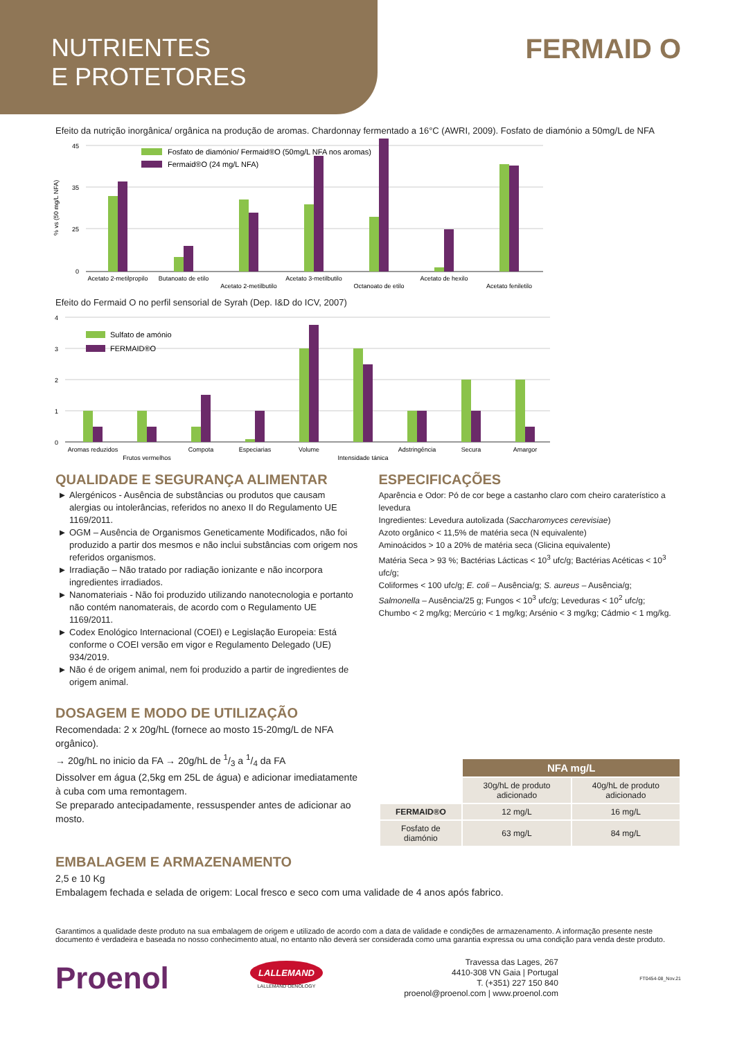NUTRIENTES
E PROTETORES
FERMAID O
Efeito da nutrição inorgânica/ orgânica na produção de aromas. Chardonnay fermentado a 16°C (AWRI, 2009). Fosfato de diamónio a 50mg/L de NFA
% vs (50 mg/L NFA)
45
35
25
0
Fosfato de diamónio/ Fermaid®O (50mg/L NFA nos aromas)
Fermaid®O (24 mg/L NFA)
Acetato 2-metilpropilo
Butanoato de etilo
Acetato 2-metilbutilo
Acetato 3-metilbutilo
Octanoato de etilo
Acetato de hexilo
Acetato feniletilo
Efeito do Fermaid O no perfil sensorial de Syrah (Dep. I&D do ICV, 2007)
4
3
2
1
0
Sulfato de amónio
FERMAID®O
Aromas reduzidos
Frutos vermelhos
Compota
Especiarias
Volume
Intensidade tánica
Adstringência
Secura
Amargor
QUALIDADE E SEGURANÇA ALIMENTAR
Alergénicos - Ausência de substâncias ou produtos que causam alergias ou intolerâncias, referidos no anexo II do Regulamento UE 1169/2011.
OGM – Ausência de Organismos Geneticamente Modificados, não foi produzido a partir dos mesmos e não inclui substâncias com origem nos referidos organismos.
Irradiação – Não tratado por radiação ionizante e não incorpora ingredientes irradiados.
Nanomateriais - Não foi produzido utilizando nanotecnologia e portanto não contém nanomaterais, de acordo com o Regulamento UE 1169/2011.
Codex Enológico Internacional (COEI) e Legislação Europeia: Está conforme o COEI versão em vigor e Regulamento Delegado (UE) 934/2019.
Não é de origem animal, nem foi produzido a partir de ingredientes de origem animal.
DOSAGEM E MODO DE UTILIZAÇÃO
Recomendada: 2 x 20g/hL (fornece ao mosto 15-20mg/L de NFA orgânico).
→ 20g/hL no inicio da FA → 20g/hL de 1/3 a 1/4 da FA
Dissolver em água (2,5kg em 25L de água) e adicionar imediatamente à cuba com uma remontagem.
Se preparado antecipadamente, ressuspender antes de adicionar ao mosto.
ESPECIFICAÇÕES
Aparência e Odor: Pó de cor bege a castanho claro com cheiro caraterístico a levedura
Ingredientes: Levedura autolizada (Saccharomyces cerevisiae)
Azoto orgânico < 11,5% de matéria seca (N equivalente)
Aminoácidos > 10 a 20% de matéria seca (Glicina equivalente)
Matéria Seca > 93 %; Bactérias Lácticas < 10<sup>3</sup> ufc/g; Bactérias Acéticas < 10<sup>3</sup> ufc/g;
Coliformes < 100 ufc/g; E. coli – Ausência/g; S. aureus – Ausência/g;
Salmonella – Ausência/25 g; Fungos < 10<sup>3</sup> ufc/g; Leveduras < 10<sup>2</sup> ufc/g;
Chumbo < 2 mg/kg; Mercúrio < 1 mg/kg; Arsénio < 3 mg/kg; Cádmio < 1 mg/kg.
| | NFA mg/L | |
| | 30g/hL de produto adicionado | 40g/hL de produto adicionado |
| FERMAID®O | 12 mg/L | 16 mg/L |
| Fosfato de diamónio | 63 mg/L | 84 mg/L |
EMBALAGEM E ARMAZENAMENTO
2,5 e 10 Kg
Embalagem fechada e selada de origem: Local fresco e seco com uma validade de 4 anos após fabrico.
Garantimos a qualidade deste produto na sua embalagem de origem e utilizado de acordo com a data de validade e condições de armazenamento. A informação presente neste documento é verdadeira e baseada no nosso conhecimento atual, no entanto não deverá ser considerada como uma garantia expressa ou uma condição para venda deste produto.
Proenol
LALLEMAND
LALLEMAND OENOLOGY
Travessa das Lages, 267
4410-308 VN Gaia | Portugal
T. (+351) 227 150 840
proenol@proenol.com | www.proenol.com
FT0454-08_Nov.21